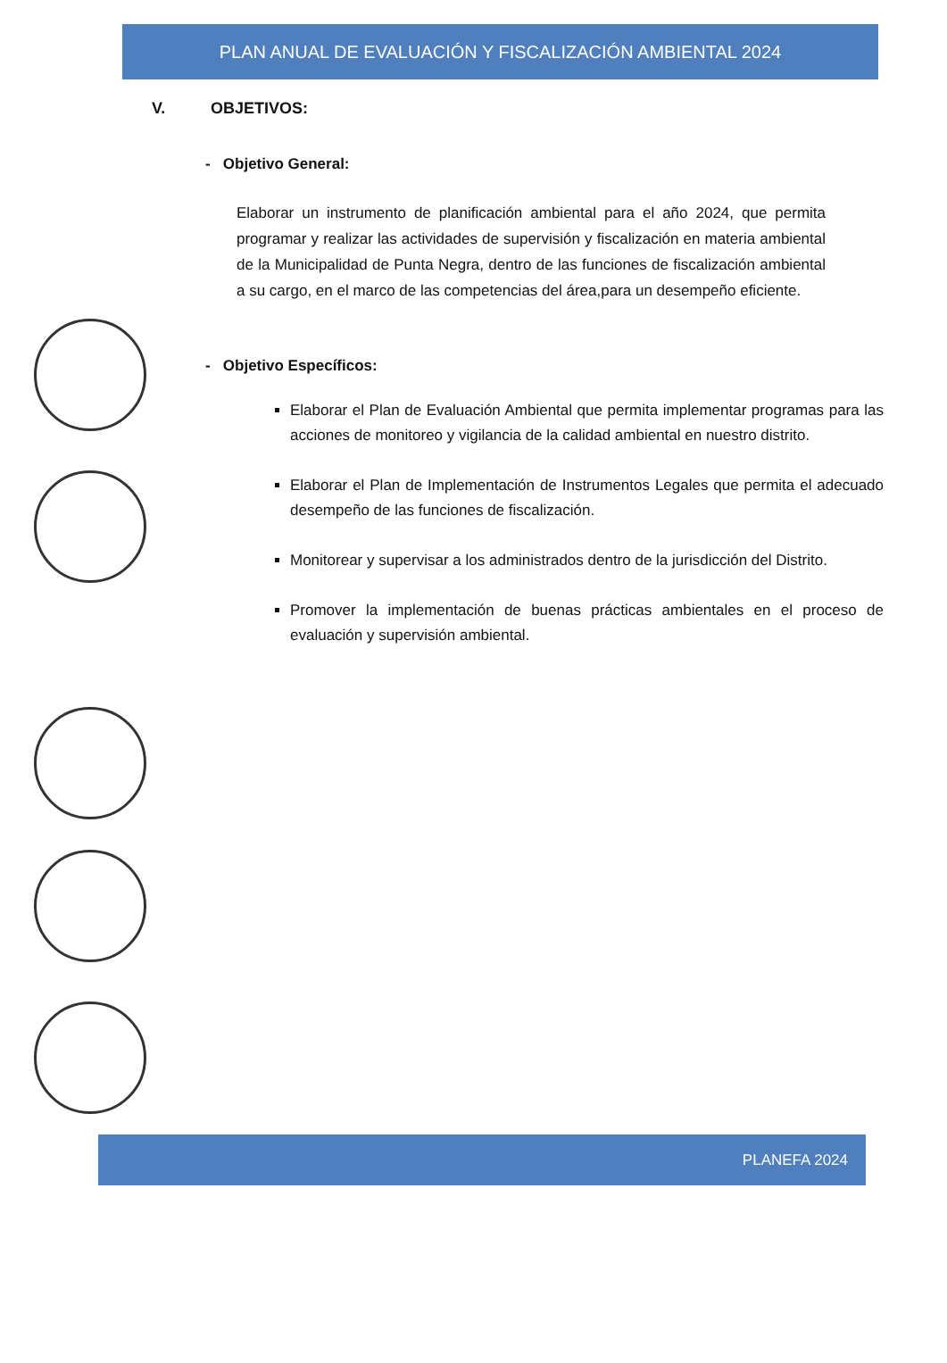PLAN ANUAL DE EVALUACIÓN Y FISCALIZACIÓN AMBIENTAL 2024
V. OBJETIVOS:
- Objetivo General:
Elaborar un instrumento de planificación ambiental para el año 2024, que permita programar y realizar las actividades de supervisión y fiscalización en materia ambiental de la Municipalidad de Punta Negra, dentro de las funciones de fiscalización ambiental a su cargo, en el marco de las competencias del área,para un desempeño eficiente.
- Objetivo Específicos:
Elaborar el Plan de Evaluación Ambiental que permita implementar programas para las acciones de monitoreo y vigilancia de la calidad ambiental en nuestro distrito.
Elaborar el Plan de Implementación de Instrumentos Legales que permita el adecuado desempeño de las funciones de fiscalización.
Monitorear y supervisar a los administrados dentro de la jurisdicción del Distrito.
Promover la implementación de buenas prácticas ambientales en el proceso de evaluación y supervisión ambiental.
PLANEFA 2024